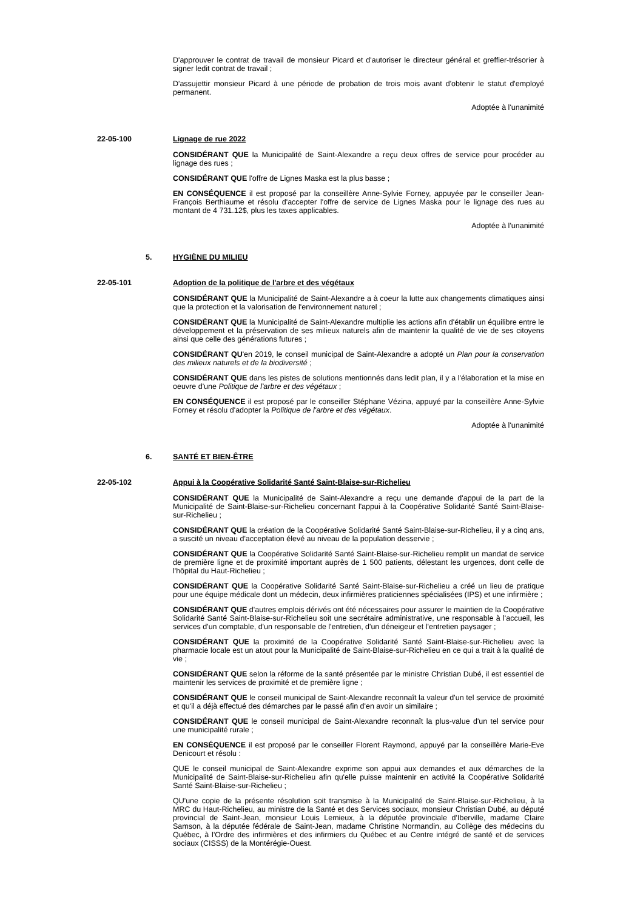D'approuver le contrat de travail de monsieur Picard et d'autoriser le directeur général et greffier-trésorier à signer ledit contrat de travail ;
D'assujettir monsieur Picard à une période de probation de trois mois avant d'obtenir le statut d'employé permanent.
Adoptée à l'unanimité
22-05-100 Lignage de rue 2022
CONSIDÉRANT QUE la Municipalité de Saint-Alexandre a reçu deux offres de service pour procéder au lignage des rues ;
CONSIDÉRANT QUE l'offre de Lignes Maska est la plus basse ;
EN CONSÉQUENCE il est proposé par la conseillère Anne-Sylvie Forney, appuyée par le conseiller Jean-François Berthiaume et résolu d'accepter l'offre de service de Lignes Maska pour le lignage des rues au montant de 4 731.12$, plus les taxes applicables.
Adoptée à l'unanimité
5. HYGIÈNE DU MILIEU
22-05-101 Adoption de la politique de l'arbre et des végétaux
CONSIDÉRANT QUE la Municipalité de Saint-Alexandre a à coeur la lutte aux changements climatiques ainsi que la protection et la valorisation de l'environnement naturel ;
CONSIDÉRANT QUE la Municipalité de Saint-Alexandre multiplie les actions afin d'établir un équilibre entre le développement et la préservation de ses milieux naturels afin de maintenir la qualité de vie de ses citoyens ainsi que celle des générations futures ;
CONSIDÉRANT QU'en 2019, le conseil municipal de Saint-Alexandre a adopté un Plan pour la conservation des milieux naturels et de la biodiversité ;
CONSIDÉRANT QUE dans les pistes de solutions mentionnés dans ledit plan, il y a l'élaboration et la mise en oeuvre d'une Politique de l'arbre et des végétaux ;
EN CONSÉQUENCE il est proposé par le conseiller Stéphane Vézina, appuyé par la conseillère Anne-Sylvie Forney et résolu d'adopter la Politique de l'arbre et des végétaux.
Adoptée à l'unanimité
6. SANTÉ ET BIEN-ÊTRE
22-05-102 Appui à la Coopérative Solidarité Santé Saint-Blaise-sur-Richelieu
CONSIDÉRANT QUE la Municipalité de Saint-Alexandre a reçu une demande d'appui de la part de la Municipalité de Saint-Blaise-sur-Richelieu concernant l'appui à la Coopérative Solidarité Santé Saint-Blaise-sur-Richelieu ;
CONSIDÉRANT QUE la création de la Coopérative Solidarité Santé Saint-Blaise-sur-Richelieu, il y a cinq ans, a suscité un niveau d'acceptation élevé au niveau de la population desservie ;
CONSIDÉRANT QUE la Coopérative Solidarité Santé Saint-Blaise-sur-Richelieu remplit un mandat de service de première ligne et de proximité important auprès de 1 500 patients, délestant les urgences, dont celle de l'hôpital du Haut-Richelieu ;
CONSIDÉRANT QUE la Coopérative Solidarité Santé Saint-Blaise-sur-Richelieu a créé un lieu de pratique pour une équipe médicale dont un médecin, deux infirmières praticiennes spécialisées (IPS) et une infirmière ;
CONSIDÉRANT QUE d'autres emplois dérivés ont été nécessaires pour assurer le maintien de la Coopérative Solidarité Santé Saint-Blaise-sur-Richelieu soit une secrétaire administrative, une responsable à l'accueil, les services d'un comptable, d'un responsable de l'entretien, d'un déneigeur et l'entretien paysager ;
CONSIDÉRANT QUE la proximité de la Coopérative Solidarité Santé Saint-Blaise-sur-Richelieu avec la pharmacie locale est un atout pour la Municipalité de Saint-Blaise-sur-Richelieu en ce qui a trait à la qualité de vie ;
CONSIDÉRANT QUE selon la réforme de la santé présentée par le ministre Christian Dubé, il est essentiel de maintenir les services de proximité et de première ligne ;
CONSIDÉRANT QUE le conseil municipal de Saint-Alexandre reconnaît la valeur d'un tel service de proximité et qu'il a déjà effectué des démarches par le passé afin d'en avoir un similaire ;
CONSIDÉRANT QUE le conseil municipal de Saint-Alexandre reconnaît la plus-value d'un tel service pour une municipalité rurale ;
EN CONSÉQUENCE il est proposé par le conseiller Florent Raymond, appuyé par la conseillère Marie-Eve Denicourt et résolu :
QUE le conseil municipal de Saint-Alexandre exprime son appui aux demandes et aux démarches de la Municipalité de Saint-Blaise-sur-Richelieu afin qu'elle puisse maintenir en activité la Coopérative Solidarité Santé Saint-Blaise-sur-Richelieu ;
QU'une copie de la présente résolution soit transmise à la Municipalité de Saint-Blaise-sur-Richelieu, à la MRC du Haut-Richelieu, au ministre de la Santé et des Services sociaux, monsieur Christian Dubé, au député provincial de Saint-Jean, monsieur Louis Lemieux, à la députée provinciale d'Iberville, madame Claire Samson, à la députée fédérale de Saint-Jean, madame Christine Normandin, au Collège des médecins du Québec, à l'Ordre des infirmières et des infirmiers du Québec et au Centre intégré de santé et de services sociaux (CISSS) de la Montérégie-Ouest.